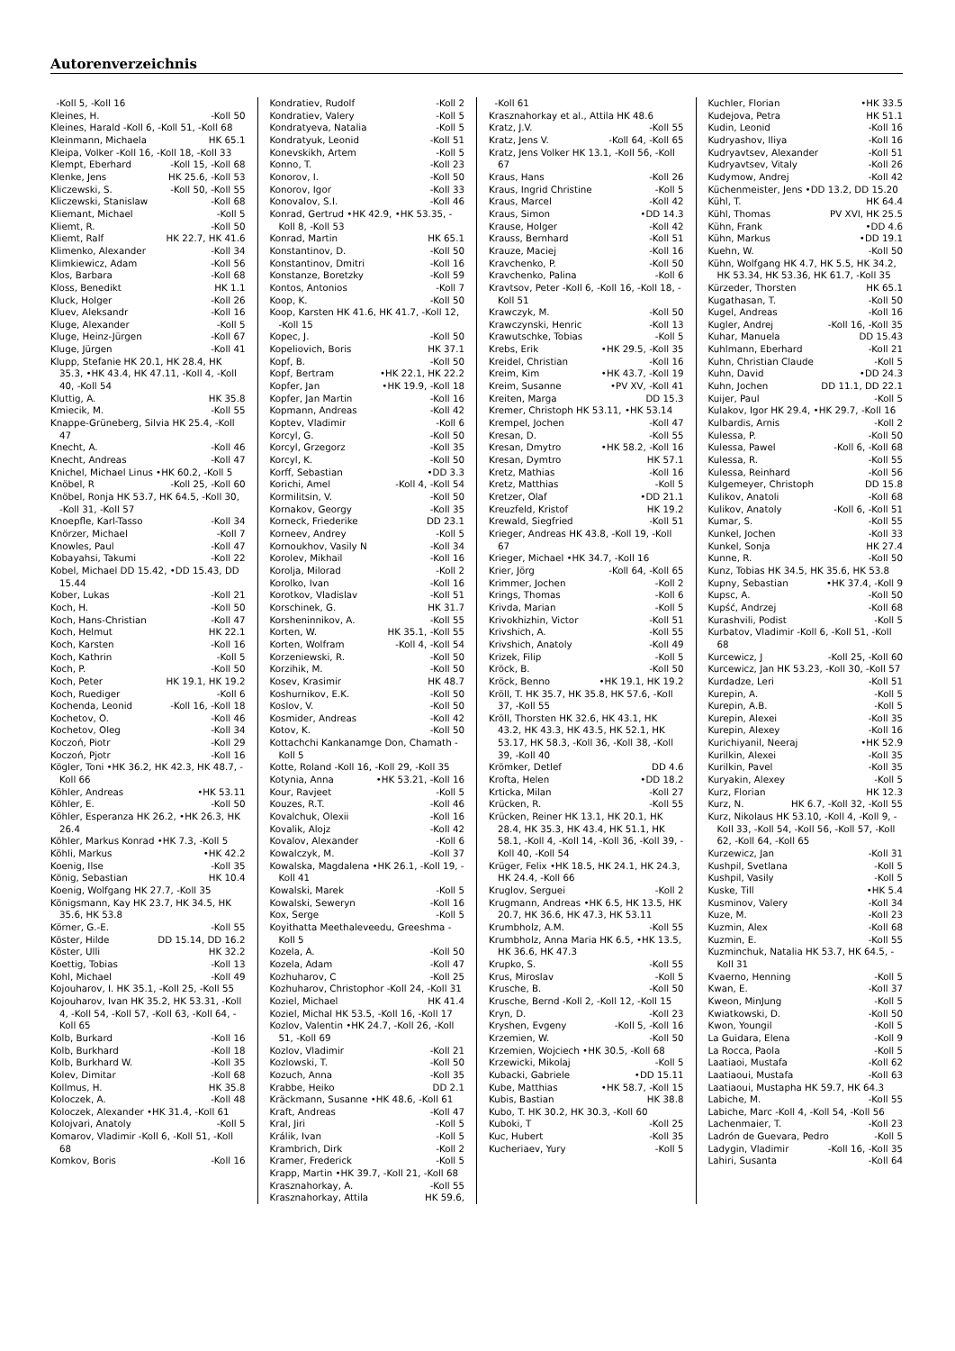Autorenverzeichnis
-Koll 5, -Koll 16
Kleines, H. -Koll 50
Kleines, Harald -Koll 6, -Koll 51, -Koll 68
Kleinmann, Michaela HK 65.1
Kleipa, Volker -Koll 16, -Koll 18, -Koll 33
Klempt, Eberhard -Koll 15, -Koll 68
Klenke, Jens HK 25.6, -Koll 53
Kliczewski, S. -Koll 50, -Koll 55
Kliczewski, Stanislaw -Koll 68
Kliemant, Michael -Koll 5
Kliemt, R. -Koll 50
Kliemt, Ralf HK 22.7, HK 41.6
Klimenko, Alexander -Koll 34
Klimkiewicz, Adam -Koll 56
Klos, Barbara -Koll 68
Kloss, Benedikt HK 1.1
Kluck, Holger -Koll 26
Kluev, Aleksandr -Koll 16
Kluge, Alexander -Koll 5
Kluge, Heinz-Jürgen -Koll 67
Kluge, Jürgen -Koll 41
Klupp, Stefanie HK 20.1, HK 28.4, HK 35.3, •HK 43.4, HK 47.11, -Koll 4, -Koll 40, -Koll 54
Kluttig, A. HK 35.8
Kmiecik, M. -Koll 55
Knappe-Grüneberg, Silvia HK 25.4, -Koll 47
Knecht, A. -Koll 46
Knecht, Andreas -Koll 47
Knichel, Michael Linus •HK 60.2, -Koll 5
Knöbel, R -Koll 25, -Koll 60
Knöbel, Ronja HK 53.7, HK 64.5, -Koll 30, -Koll 31, -Koll 57
Knoepfle, Karl-Tasso -Koll 34
Knörzer, Michael -Koll 7
Knowles, Paul -Koll 47
Kobayahsi, Takumi -Koll 22
Kobel, Michael DD 15.42, •DD 15.43, DD 15.44
Kober, Lukas -Koll 21
Koch, H. -Koll 50
Koch, Hans-Christian -Koll 47
Koch, Helmut HK 22.1
Koch, Karsten -Koll 16
Koch, Kathrin -Koll 5
Koch, P. -Koll 50
Koch, Peter HK 19.1, HK 19.2
Koch, Ruediger -Koll 6
Kochenda, Leonid -Koll 16, -Koll 18
Kochetov, O. -Koll 46
Kochetov, Oleg -Koll 34
Koczoń, Piotr -Koll 29
Koczoń, Pjotr -Koll 16
Kögler, Toni •HK 36.2, HK 42.3, HK 48.7, -Koll 66
Köhler, Andreas •HK 53.11
Köhler, E. -Koll 50
Köhler, Esperanza HK 26.2, •HK 26.3, HK 26.4
Köhler, Markus Konrad •HK 7.3, -Koll 5
Köhli, Markus •HK 42.2
Koenig, Ilse -Koll 35
König, Sebastian HK 10.4
Koenig, Wolfgang HK 27.7, -Koll 35
Königsmann, Kay HK 23.7, HK 34.5, HK 35.6, HK 53.8
Körner, G.-E. -Koll 55
Köster, Hilde DD 15.14, DD 16.2
Köster, Ulli HK 32.2
Koettig, Tobias -Koll 13
Kohl, Michael -Koll 49
Kojouharov, I. HK 35.1, -Koll 25, -Koll 55
Kojouharov, Ivan HK 35.2, HK 53.31, -Koll 4, -Koll 54, -Koll 57, -Koll 63, -Koll 64, -Koll 65
Kolb, Burkard -Koll 16
Kolb, Burkhard -Koll 18
Kolb, Burkhard W. -Koll 35
Kolev, Dimitar -Koll 68
Kollmus, H. HK 35.8
Koloczek, A. -Koll 48
Koloczek, Alexander •HK 31.4, -Koll 61
Kolojvari, Anatoly -Koll 5
Komarov, Vladimir -Koll 6, -Koll 51, -Koll 68
Komkov, Boris -Koll 16
Kondratiev, Rudolf -Koll 2
Kondratiev, Valery -Koll 5
Kondratyeva, Natalia -Koll 5
Kondratyuk, Leonid -Koll 51
Konevskikh, Artem -Koll 5
Konno, T. -Koll 23
Konorov, I. -Koll 50
Konorov, Igor -Koll 33
Konovalov, S.I. -Koll 46
Konrad, Gertrud •HK 42.9, •HK 53.35, -Koll 8, -Koll 53
Konrad, Martin HK 65.1
Konstantinov, D. -Koll 50
Konstantinov, Dmitri -Koll 16
Konstanze, Boretzky -Koll 59
Kontos, Antonios -Koll 7
Koop, K. -Koll 50
Koop, Karsten HK 41.6, HK 41.7, -Koll 12, -Koll 15
Kopec, J. -Koll 50
Kopeliovich, Boris HK 37.1
Kopf, B. -Koll 50
Kopf, Bertram •HK 22.1, HK 22.2
Kopfer, Jan •HK 19.9, -Koll 18
Kopfer, Jan Martin -Koll 16
Kopmann, Andreas -Koll 42
Koptev, Vladimir -Koll 6
Korcyl, G. -Koll 50
Korcyl, Grzegorz -Koll 35
Korcyl, K. -Koll 50
Korff, Sebastian •DD 3.3
Korichi, Amel -Koll 4, -Koll 54
Kormilitsin, V. -Koll 50
Kornakov, Georgy -Koll 35
Korneck, Friederike DD 23.1
Korneev, Andrey -Koll 5
Kornoukhov, Vasily N -Koll 34
Korolev, Mikhail -Koll 16
Korolja, Milorad -Koll 2
Korolko, Ivan -Koll 16
Korotkov, Vladislav -Koll 51
Korschinek, G. HK 31.7
Korsheninnikov, A. -Koll 55
Korten, W. HK 35.1, -Koll 55
Korten, Wolfram -Koll 4, -Koll 54
Korzeniewski, R. -Koll 50
Korzihik, M. -Koll 50
Kosev, Krasimir HK 48.7
Koshurnikov, E.K. -Koll 50
Koslov, V. -Koll 50
Kosmider, Andreas -Koll 42
Kotov, K. -Koll 50
Kottachchi Kankanamge Don, Chamath -Koll 5
Kotte, Roland -Koll 16, -Koll 29, -Koll 35
Kotynia, Anna •HK 53.21, -Koll 16
Kour, Ravjeet -Koll 5
Kouzes, R.T. -Koll 46
Kovalchuk, Olexii -Koll 16
Kovalik, Alojz -Koll 42
Kovalov, Alexander -Koll 6
Kowalczyk, M. -Koll 37
Kowalska, Magdalena •HK 26.1, -Koll 19, -Koll 41
Kowalski, Marek -Koll 5
Kowalski, Seweryn -Koll 16
Kox, Serge -Koll 5
Koyithatta Meethaleveedu, Greeshma -Koll 5
Kozela, A. -Koll 50
Kozela, Adam -Koll 47
Kozhuharov, C -Koll 25
Kozhuharov, Christophor -Koll 24, -Koll 31
Koziel, Michael HK 41.4
Koziel, Michal HK 53.5, -Koll 16, -Koll 17
Kozlov, Valentin •HK 24.7, -Koll 26, -Koll 51, -Koll 69
Kozlov, Vladimir -Koll 21
Kozlowski, T. -Koll 50
Kozuch, Anna -Koll 35
Krabbe, Heiko DD 2.1
Kräckmann, Susanne •HK 48.6, -Koll 61
Kraft, Andreas -Koll 47
Kral, Jiri -Koll 5
Králik, Ivan -Koll 5
Krambrich, Dirk -Koll 2
Kramer, Frederick -Koll 5
Krapp, Martin •HK 39.7, -Koll 21, -Koll 68
Krasznahorkay, A. -Koll 55
Krasznahorkay, Attila HK 59.6,
-Koll 61
Krasznahorkay et al., Attila HK 48.6
Kratz, J.V. -Koll 55
Kratz, Jens V. -Koll 64, -Koll 65
Kratz, Jens Volker HK 13.1, -Koll 56, -Koll 67
Kraus, Hans -Koll 26
Kraus, Ingrid Christine -Koll 5
Kraus, Marcel -Koll 42
Kraus, Simon •DD 14.3
Krause, Holger -Koll 42
Krauss, Bernhard -Koll 51
Krauze, Maciej -Koll 16
Kravchenko, P. -Koll 50
Kravchenko, Palina -Koll 6
Kravtsov, Peter -Koll 6, -Koll 16, -Koll 18, -Koll 51
Krawczyk, M. -Koll 50
Krawczynski, Henric -Koll 13
Krawutschke, Tobias -Koll 5
Krebs, Erik •HK 29.5, -Koll 35
Kreidel, Christian -Koll 16
Kreim, Kim •HK 43.7, -Koll 19
Kreim, Susanne •PV XV, -Koll 41
Kreiten, Marga DD 15.3
Kremer, Christoph HK 53.11, •HK 53.14
Krempel, Jochen -Koll 47
Kresan, D. -Koll 55
Kresan, Dmytro •HK 58.2, -Koll 16
Kresan, Dymtro HK 57.1
Kretz, Mathias -Koll 16
Kretz, Matthias -Koll 5
Kretzer, Olaf •DD 21.1
Kreuzfeld, Kristof HK 19.2
Krewald, Siegfried -Koll 51
Krieger, Andreas HK 43.8, -Koll 19, -Koll 67
Krieger, Michael •HK 34.7, -Koll 16
Krier, Jörg -Koll 64, -Koll 65
Krimmer, Jochen -Koll 2
Krings, Thomas -Koll 6
Krivda, Marian -Koll 5
Krivokhizhin, Victor -Koll 51
Krivshich, A. -Koll 55
Krivshich, Anatoly -Koll 49
Krizek, Filip -Koll 5
Kröck, B. -Koll 50
Kröck, Benno •HK 19.1, HK 19.2
Kröll, T. HK 35.7, HK 35.8, HK 57.6, -Koll 37, -Koll 55
Kröll, Thorsten HK 32.6, HK 43.1, HK 43.2, HK 43.3, HK 43.5, HK 52.1, HK 53.17, HK 58.3, -Koll 36, -Koll 38, -Koll 39, -Koll 40
Krömker, Detlef DD 4.6
Krofta, Helen •DD 18.2
Krticka, Milan -Koll 27
Krücken, R. -Koll 55
Krücken, Reiner HK 13.1, HK 20.1, HK 28.4, HK 35.3, HK 43.4, HK 51.1, HK 58.1, -Koll 4, -Koll 14, -Koll 36, -Koll 39, -Koll 40, -Koll 54
Krüger, Felix •HK 18.5, HK 24.1, HK 24.3, HK 24.4, -Koll 66
Kruglov, Serguei -Koll 2
Krugmann, Andreas •HK 6.5, HK 13.5, HK 20.7, HK 36.6, HK 47.3, HK 53.11
Krumbholz, A.M. -Koll 55
Krumbholz, Anna Maria HK 6.5, •HK 13.5, HK 36.6, HK 47.3
Krupko, S. -Koll 55
Krus, Miroslav -Koll 5
Krusche, B. -Koll 50
Krusche, Bernd -Koll 2, -Koll 12, -Koll 15
Kryn, D. -Koll 23
Kryshen, Evgeny -Koll 5, -Koll 16
Krzemien, W. -Koll 50
Krzemien, Wojciech •HK 30.5, -Koll 68
Krzewicki, Mikolaj -Koll 5
Kubacki, Gabriele •DD 15.11
Kube, Matthias •HK 58.7, -Koll 15
Kubis, Bastian HK 38.8
Kubo, T. HK 30.2, HK 30.3, -Koll 60
Kuboki, T -Koll 25
Kuc, Hubert -Koll 35
Kucheriaev, Yury -Koll 5
Kuchler, Florian •HK 33.5
Kudejova, Petra HK 51.1
Kudin, Leonid -Koll 16
Kudryashov, Iliya -Koll 16
Kudryavtsev, Alexander -Koll 51
Kudryavtsev, Vitaly -Koll 26
Kudymow, Andrej -Koll 42
Küchenmeister, Jens •DD 13.2, DD 15.20
Kühl, T. HK 64.4
Kühl, Thomas PV XVI, HK 25.5
Kühn, Frank •DD 4.6
Kühn, Markus •DD 19.1
Kuehn, W. -Koll 50
Kühn, Wolfgang HK 4.7, HK 5.5, HK 34.2, HK 53.34, HK 53.36, HK 61.7, -Koll 35
Kürzeder, Thorsten HK 65.1
Kugathasan, T. -Koll 50
Kugel, Andreas -Koll 16
Kugler, Andrej -Koll 16, -Koll 35
Kuhar, Manuela DD 15.43
Kuhlmann, Eberhard -Koll 21
Kuhn, Christian Claude -Koll 5
Kuhn, David •DD 24.3
Kuhn, Jochen DD 11.1, DD 22.1
Kuijer, Paul -Koll 5
Kulakov, Igor HK 29.4, •HK 29.7, -Koll 16
Kulbardis, Arnis -Koll 2
Kulessa, P. -Koll 50
Kulessa, Pawel -Koll 6, -Koll 68
Kulessa, R. -Koll 55
Kulessa, Reinhard -Koll 56
Kulgemeyer, Christoph DD 15.8
Kulikov, Anatoli -Koll 68
Kulikov, Anatoly -Koll 6, -Koll 51
Kumar, S. -Koll 55
Kunkel, Jochen -Koll 33
Kunkel, Sonja HK 27.4
Kunne, R. -Koll 50
Kunz, Tobias HK 34.5, HK 35.6, HK 53.8
Kupny, Sebastian •HK 37.4, -Koll 9
Kupsc, A. -Koll 50
Kupść, Andrzej -Koll 68
Kurashvili, Podist -Koll 5
Kurbatov, Vladimir -Koll 6, -Koll 51, -Koll 68
Kurcewicz, J -Koll 25, -Koll 60
Kurcewicz, Jan HK 53.23, -Koll 30, -Koll 57
Kurdadze, Leri -Koll 51
Kurepin, A. -Koll 5
Kurepin, A.B. -Koll 5
Kurepin, Alexei -Koll 35
Kurepin, Alexey -Koll 16
Kurichiyanil, Neeraj •HK 52.9
Kurilkin, Alexei -Koll 35
Kurilkin, Pavel -Koll 35
Kuryakin, Alexey -Koll 5
Kurz, Florian HK 12.3
Kurz, N. HK 6.7, -Koll 32, -Koll 55
Kurz, Nikolaus HK 53.10, -Koll 4, -Koll 9, -Koll 33, -Koll 54, -Koll 56, -Koll 57, -Koll 62, -Koll 64, -Koll 65
Kurzewicz, Jan -Koll 31
Kushpil, Svetlana -Koll 5
Kushpil, Vasily -Koll 5
Kuske, Till •HK 5.4
Kusminov, Valery -Koll 34
Kuze, M. -Koll 23
Kuzmin, Alex -Koll 68
Kuzmin, E. -Koll 55
Kuzminchuk, Natalia HK 53.7, HK 64.5, -Koll 31
Kvaerno, Henning -Koll 5
Kwan, E. -Koll 37
Kweon, MinJung -Koll 5
Kwiatkowski, D. -Koll 50
Kwon, Youngil -Koll 5
La Guidara, Elena -Koll 9
La Rocca, Paola -Koll 5
Laatiaoi, Mustafa -Koll 62
Laatiaoui, Mustafa -Koll 63
Laatiaoui, Mustapha HK 59.7, HK 64.3
Labiche, M. -Koll 55
Labiche, Marc -Koll 4, -Koll 54, -Koll 56
Lachenmaier, T. -Koll 23
Ladrón de Guevara, Pedro -Koll 5
Ladygin, Vladimir -Koll 16, -Koll 35
Lahiri, Susanta -Koll 64